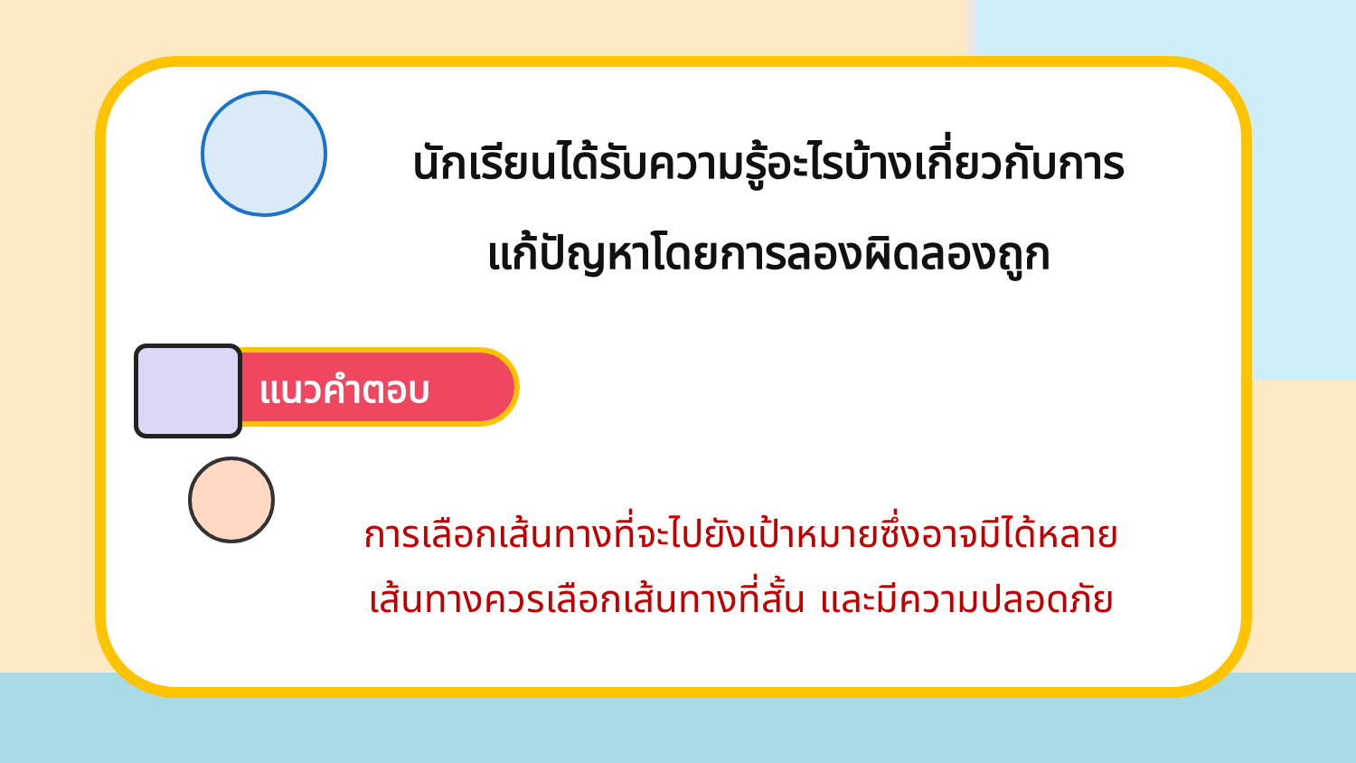นักเรียนได้รับความรู้อะไรบ้างเกี่ยวกับการ
แก้ปัญหาโดยการลองผิดลองถูก
แนวคำตอบ
การเลือกเส้นทางที่จะไปยังเป้าหมายซึ่งอาจมีได้หลาย
เส้นทางควรเลือกเส้นทางที่สั้น และมีความปลอดภัย